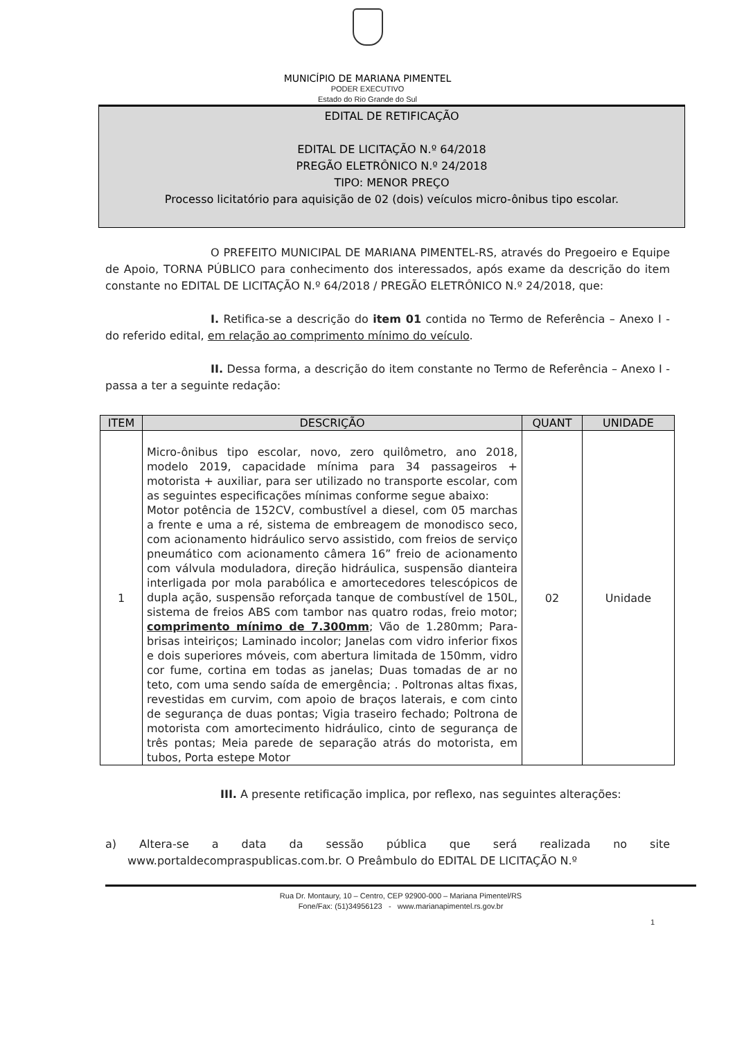MUNICÍPIO DE MARIANA PIMENTEL
PODER EXECUTIVO
Estado do Rio Grande do Sul
EDITAL DE RETIFICAÇÃO
EDITAL DE LICITAÇÃO N.º 64/2018
PREGÃO ELETRÔNICO N.º 24/2018
TIPO: MENOR PREÇO
Processo licitatório para aquisição de 02 (dois) veículos micro-ônibus tipo escolar.
O PREFEITO MUNICIPAL DE MARIANA PIMENTEL-RS, através do Pregoeiro e Equipe de Apoio, TORNA PÚBLICO para conhecimento dos interessados, após exame da descrição do item constante no EDITAL DE LICITAÇÃO N.º 64/2018 / PREGÃO ELETRÔNICO N.º 24/2018, que:
I. Retifica-se a descrição do item 01 contida no Termo de Referência – Anexo I - do referido edital, em relação ao comprimento mínimo do veículo.
II. Dessa forma, a descrição do item constante no Termo de Referência – Anexo I - passa a ter a seguinte redação:
| ITEM | DESCRIÇÃO | QUANT | UNIDADE |
| --- | --- | --- | --- |
| 1 | Micro-ônibus tipo escolar, novo, zero quilômetro, ano 2018, modelo 2019, capacidade mínima para 34 passageiros + motorista + auxiliar, para ser utilizado no transporte escolar, com as seguintes especificações mínimas conforme segue abaixo: Motor potência de 152CV, combustível a diesel, com 05 marchas a frente e uma a ré, sistema de embreagem de monodisco seco, com acionamento hidráulico servo assistido, com freios de serviço pneumático com acionamento câmera 16” freio de acionamento com válvula moduladora, direção hidráulica, suspensão dianteira interligada por mola parabólica e amortecedores telescópicos de dupla ação, suspensão reforçada tanque de combustível de 150L, sistema de freios ABS com tambor nas quatro rodas, freio motor; comprimento mínimo de 7.300mm ; Vão de 1.280mm; Para-brisas inteiriços; Laminado incolor; Janelas com vidro inferior fixos e dois superiores móveis, com abertura limitada de 150mm, vidro cor fume, cortina em todas as janelas; Duas tomadas de ar no teto, com uma sendo saída de emergência; . Poltronas altas fixas, revestidas em curvim, com apoio de braços laterais, e com cinto de segurança de duas pontas; Vigia traseiro fechado; Poltrona de motorista com amortecimento hidráulico, cinto de segurança de três pontas; Meia parede de separação atrás do motorista, em tubos, Porta estepe Motor | 02 | Unidade |
III. A presente retificação implica, por reflexo, nas seguintes alterações:
a) Altera-se a data da sessão pública que será realizada no site www.portaldecompraspublicas.com.br. O Preâmbulo do EDITAL DE LICITAÇÃO N.º
Rua Dr. Montaury, 10 – Centro, CEP 92900-000 – Mariana Pimentel/RS
Fone/Fax: (51)34956123 - www.marianapimentel.rs.gov.br
1